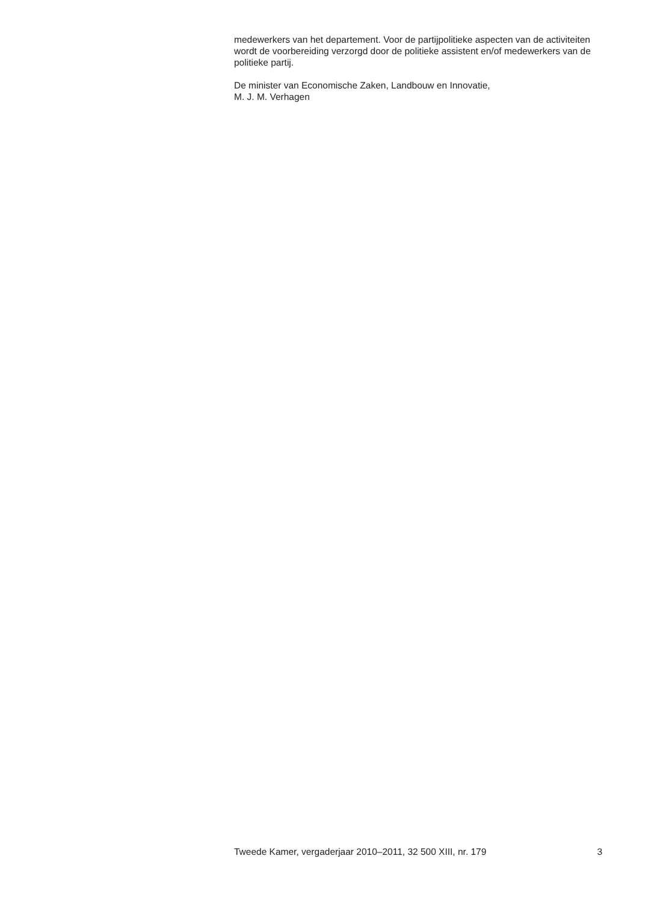medewerkers van het departement. Voor de partijpolitieke aspecten van de activiteiten wordt de voorbereiding verzorgd door de politieke assistent en/of medewerkers van de politieke partij.
De minister van Economische Zaken, Landbouw en Innovatie,
M. J. M. Verhagen
Tweede Kamer, vergaderjaar 2010–2011, 32 500 XIII, nr. 179 3